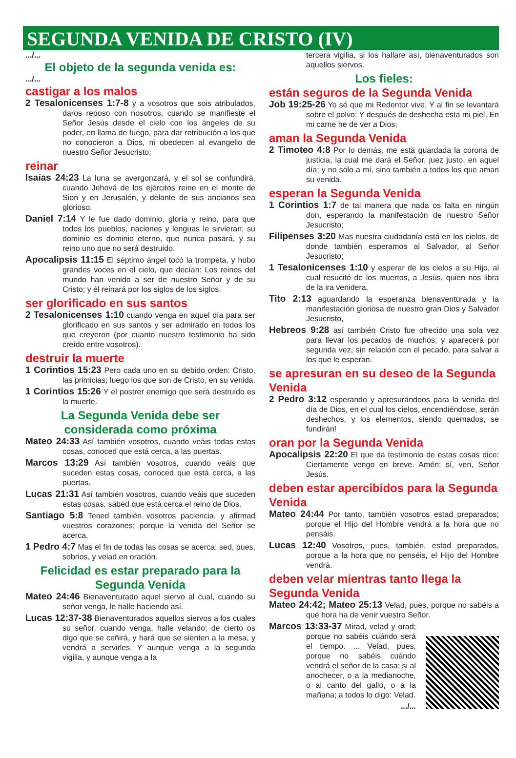SEGUNDA VENIDA DE CRISTO (IV)
.../...
El objeto de la segunda venida es:
.../...
castigar a los malos
2 Tesalonicenses 1:7-8 y a vosotros que sois atribulados, daros reposo con nosotros, cuando se manifieste el Señor Jesús desde el cielo con los ángeles de su poder, en llama de fuego, para dar retribución a los que no conocieron a Dios, ni obedecen al evangelio de nuestro Señor Jesucristo;
reinar
Isaías 24:23 La luna se avergonzará, y el sol se confundirá, cuando Jehová de los ejércitos reine en el monte de Sion y en Jerusalén, y delante de sus ancianos sea glorioso.
Daniel 7:14 Y le fue dado dominio, gloria y reino, para que todos los pueblos, naciones y lenguas le sirvieran; su dominio es dominio eterno, que nunca pasará, y su reino uno que no será destruido.
Apocalipsis 11:15 El séptimo ángel tocó la trompeta, y hubo grandes voces en el cielo, que decían: Los reinos del mundo han venido a ser de nuestro Señor y de su Cristo; y él reinará por los siglos de los siglos.
ser glorificado en sus santos
2 Tesalonicenses 1:10 cuando venga en aquel día para ser glorificado en sus santos y ser admirado en todos los que creyeron (por cuanto nuestro testimonio ha sido creído entre vosotros).
destruir la muerte
1 Corintios 15:23 Pero cada uno en su debido orden: Cristo, las primicias; luego los que son de Cristo, en su venida.
1 Corintios 15:26 Y el postrer enemigo que será destruido es la muerte.
La Segunda Venida debe ser considerada como próxima
Mateo 24:33 Así también vosotros, cuando veáis todas estas cosas, conoced que está cerca, a las puertas.
Marcos 13:29 Así también vosotros, cuando veáis que suceden estas cosas, conoced que está cerca, a las puertas.
Lucas 21:31 Así también vosotros, cuando veáis que suceden estas cosas, sabed que está cerca el reino de Dios.
Santiago 5:8 Tened también vosotros paciencia, y afirmad vuestros corazones; porque la venida del Señor se acerca.
1 Pedro 4:7 Mas el fin de todas las cosas se acerca; sed, pues, sobrios, y velad en oración.
Felicidad es estar preparado para la Segunda Venida
Mateo 24:46 Bienaventurado aquel siervo al cual, cuando su señor venga, le halle haciendo así.
Lucas 12:37-38 Bienaventurados aquellos siervos a los cuales su señor, cuando venga, halle velando; de cierto os digo que se ceñirá, y hará que se sienten a la mesa, y vendrá a servirles. Y aunque venga a la segunda vigilia, y aunque venga a la
tercera vigilia, si los hallare así, bienaventurados son aquellos siervos.
Los fieles:
están seguros de la Segunda Venida
Job 19:25-26 Yo sé que mi Redentor vive, Y al fin se levantará sobre el polvo; Y después de deshecha esta mi piel, En mi carne he de ver a Dios;
aman la Segunda Venida
2 Timoteo 4:8 Por lo demás, me está guardada la corona de justicia, la cual me dará el Señor, juez justo, en aquel día; y no sólo a mí, sino también a todos los que aman su venida.
esperan la Segunda Venida
1 Corintios 1:7 de tal manera que nada os falta en ningún don, esperando la manifestación de nuestro Señor Jesucristo;
Filipenses 3:20 Mas nuestra ciudadanía está en los cielos, de donde también esperamos al Salvador, al Señor Jesucristo;
1 Tesalonicenses 1:10 y esperar de los cielos a su Hijo, al cual resucitó de los muertos, a Jesús, quien nos libra de la ira venidera.
Tito 2:13 aguardando la esperanza bienaventurada y la manifestación gloriosa de nuestro gran Dios y Salvador Jesucristo,
Hebreos 9:28 así también Cristo fue ofrecido una sola vez para llevar los pecados de muchos; y aparecerá por segunda vez, sin relación con el pecado, para salvar a los que le esperan.
se apresuran en su deseo de la Segunda Venida
2 Pedro 3:12 esperando y apresurándoos para la venida del día de Dios, en el cual los cielos, encendiéndose, serán deshechos, y los elementos, siendo quemados, se fundirán!
oran por la Segunda Venida
Apocalipsis 22:20 El que da testimonio de estas cosas dice: Ciertamente vengo en breve. Amén; sí, ven, Señor Jesús.
deben estar apercibidos para la Segunda Venida
Mateo 24:44 Por tanto, también vosotros estad preparados; porque el Hijo del Hombre vendrá a la hora que no pensáis.
Lucas 12:40 Vosotros, pues, también, estad preparados, porque a la hora que no penséis, el Hijo del Hombre vendrá.
deben velar mientras tanto llega la Segunda Venida
Mateo 24:42; Mateo 25:13 Velad, pues, porque no sabéis a qué hora ha de venir vuestro Señor.
Marcos 13:33-37 Mirad, velad y orad; porque no sabéis cuándo será el tiempo. ... Velad, pues, porque no sabéis cuándo vendrá el señor de la casa; si al anochecer, o a la medianoche, o al canto del gallo, o a la mañana; a todos lo digo: Velad.
.../...